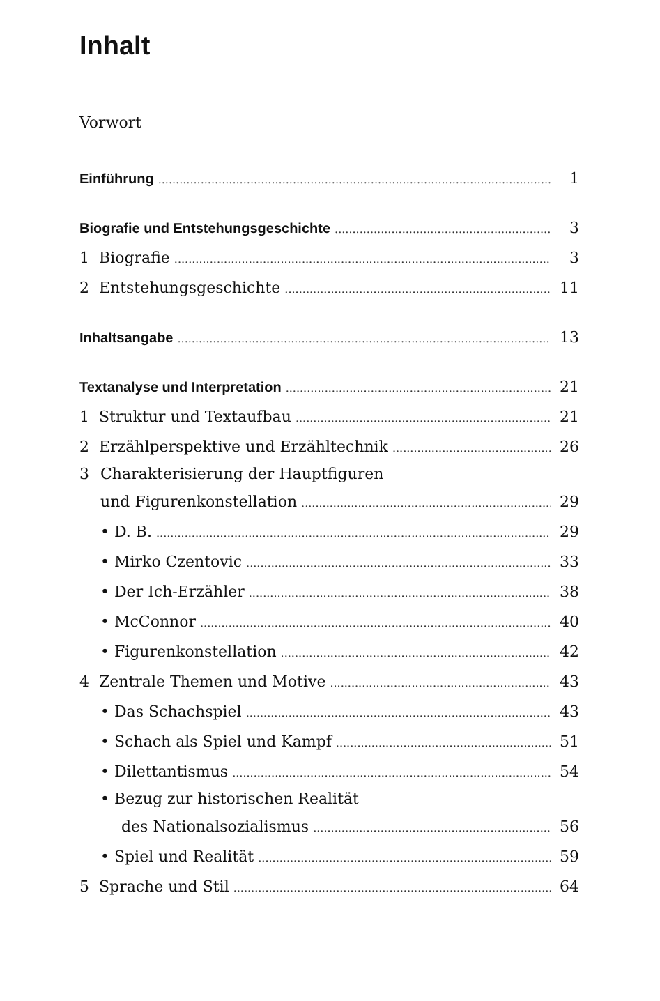Inhalt
Vorwort
Einführung 1
Biografie und Entstehungsgeschichte 3
1 Biografie 3
2 Entstehungsgeschichte 11
Inhaltsangabe 13
Textanalyse und Interpretation 21
1 Struktur und Textaufbau 21
2 Erzählperspektive und Erzähltechnik 26
3 Charakterisierung der Hauptfiguren
und Figurenkonstellation 29
• D. B. 29
• Mirko Czentovic 33
• Der Ich-Erzähler 38
• McConnor 40
• Figurenkonstellation 42
4 Zentrale Themen und Motive 43
• Das Schachspiel 43
• Schach als Spiel und Kampf 51
• Dilettantismus 54
• Bezug zur historischen Realität
des Nationalsozialismus 56
• Spiel und Realität 59
5 Sprache und Stil 64